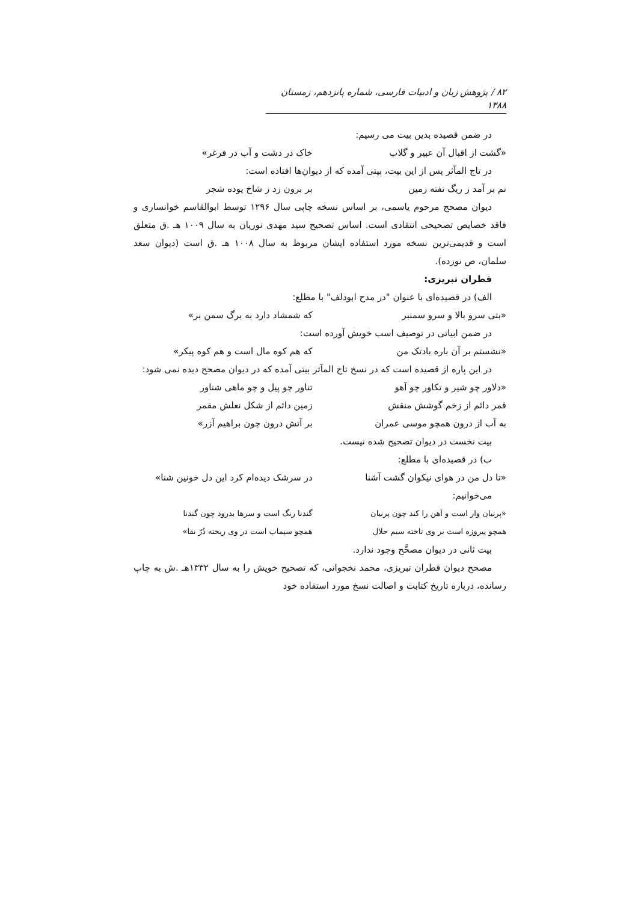۸۲ / پژوهش زبان و ادبیات فارسی، شماره پانزدهم، زمستان ۱۳۸۸
در ضمن قصیده بدین بیت می رسیم:
«گشت از اقبال آن عبیر و گلاب خاک در دشت و آب در فرغر»
در تاج المآثر پس از این بیت، بیتی آمده که از دیوان‌ها افتاده است:
نم بر آمد ز ریگ تفته زمین بر برون زد ز شاخ پوده شجر
دیوان مصحح مرحوم یاسمی، بر اساس نسخه چاپی سال ۱۲۹۶ توسط ابوالقاسم خوانساری و فاقد خصایص تصحیحی انتقادی است. اساس تصحیح سید مهدی نوریان به سال ۱۰۰۹ هـ .ق متعلق است و قدیمی‌ترین نسخه مورد استفاده ایشان مربوط به سال ۱۰۰۸ هـ .ق است (دیوان سعد سلمان، ص نوزده).
قطران تبریزی:
الف) در قصیده‌ای با عنوان "در مدح ابودلف" با مطلع:
«بتی سرو بالا و سرو سمنبر که شمشاد دارد به برگ سمن بر»
در ضمن ابیاتی در توصیف اسب خویش آورده است:
«نشستم بر آن باره بادتک من که هم کوه مال است و هم کوه پیکر»
در این پاره از قصیده است که در نسخ تاج المآثر بیتی آمده که در دیوان مصحح دیده نمی شود:
«دلاور چو شیر و تکاور چو آهو تناور چو پیل و چو ماهی شناور
قمر دائم از زخم گوشش منقش زمین دائم از شکل نعلش مقمر
به آب از درون همچو موسی عمران بر آتش درون چون براهیم آزر»
بیت نخست در دیوان تصحیح شده نیست.
ب) در قصیده‌ای با مطلع:
«تا دل من در هوای نیکوان گشت آشنا در سرشک دیده‌ام کرد این دل خونین شنا»
می‌خوانیم:
«پرنیان وار است و آهن را کند چون پرنیان گندنا رنگ است و سرها بدرود چون گندنا
همچو پیروزه است بر وی تاخته سیم حلال همچو سیماب است در وی ریخته دُرّ نقا»
بیت ثانی در دیوان مصحَّح وجود ندارد.
مصحح دیوان قطران تبریزی، محمد نخجوانی، که تصحیح خویش را به سال ۱۳۳۲هـ .ش به چاپ رسانده، درباره تاریخ کتابت و اصالت نسخ مورد استفاده خود